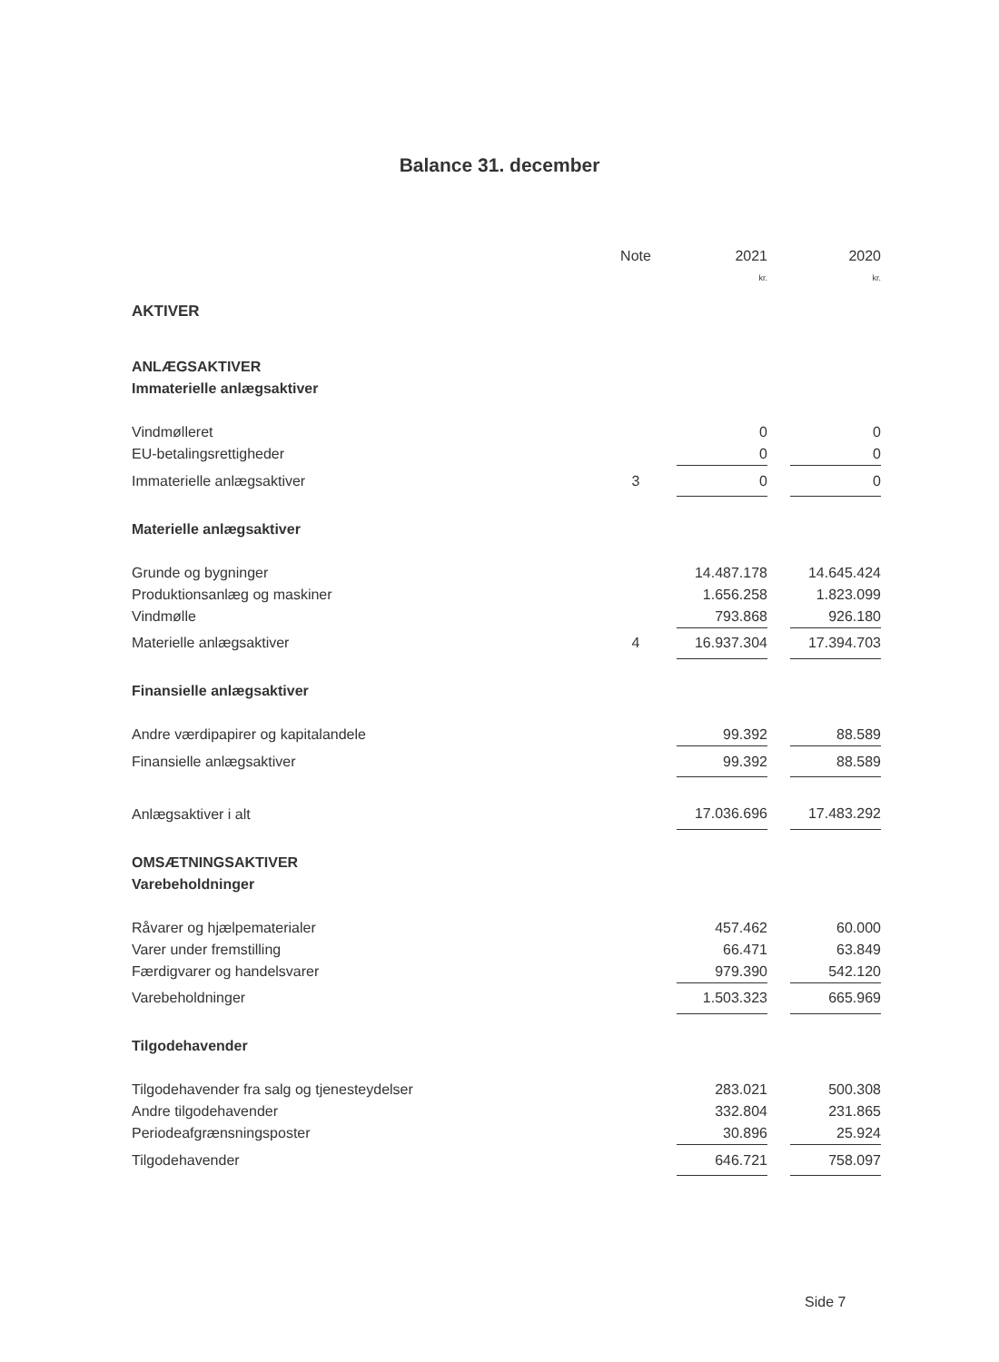Balance 31. december
| | Note | 2021 | | 2020 |
| --- | --- | --- | --- | --- |
| | | kr. | | kr. |
| AKTIVER | | | | |
| ANLÆGSAKTIVER | | | | |
| Immaterielle anlægsaktiver | | | | |
| Vindmølleret | | 0 | | 0 |
| EU-betalingsrettigheder | | 0 | | 0 |
| Immaterielle anlægsaktiver | 3 | 0 | | 0 |
| Materielle anlægsaktiver | | | | |
| Grunde og bygninger | | 14.487.178 | | 14.645.424 |
| Produktionsanlæg og maskiner | | 1.656.258 | | 1.823.099 |
| Vindmølle | | 793.868 | | 926.180 |
| Materielle anlægsaktiver | 4 | 16.937.304 | | 17.394.703 |
| Finansielle anlægsaktiver | | | | |
| Andre værdipapirer og kapitalandele | | 99.392 | | 88.589 |
| Finansielle anlægsaktiver | | 99.392 | | 88.589 |
| Anlægsaktiver i alt | | 17.036.696 | | 17.483.292 |
| OMSÆTNINGSAKTIVER | | | | |
| Varebeholdninger | | | | |
| Råvarer og hjælpematerialer | | 457.462 | | 60.000 |
| Varer under fremstilling | | 66.471 | | 63.849 |
| Færdigvarer og handelsvarer | | 979.390 | | 542.120 |
| Varebeholdninger | | 1.503.323 | | 665.969 |
| Tilgodehavender | | | | |
| Tilgodehavender fra salg og tjenesteydelser | | 283.021 | | 500.308 |
| Andre tilgodehavender | | 332.804 | | 231.865 |
| Periodeafgrænsningsposter | | 30.896 | | 25.924 |
| Tilgodehavender | | 646.721 | | 758.097 |
Side 7